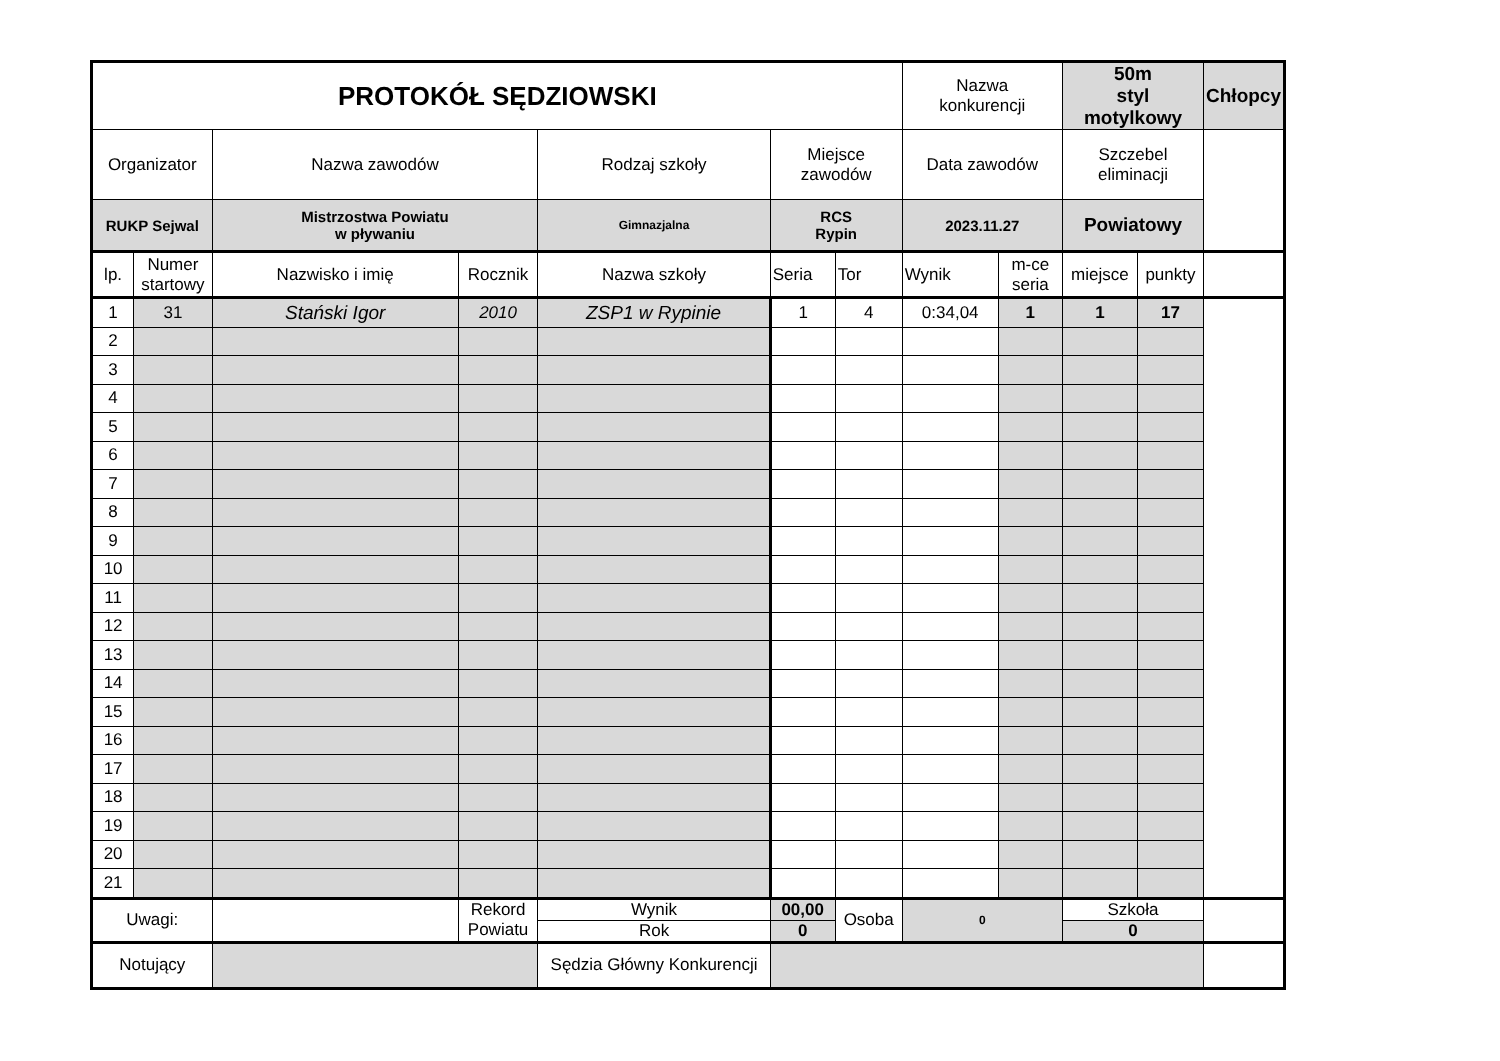| PROTOKÓŁ SĘDZIOWSKI | | | | | | | Nazwa konkurencji | | 50m styl motylkowy | | Chłopcy |
| Organizator | | Nazwa zawodów | | Rodzaj szkoły | Miejsce zawodów | | Data zawodów | | Szczebel eliminacji | | |
| RUKP Sejwal | | Mistrzostwa Powiatu w pływaniu | | Gimnazjalna | RCS Rypin | | 2023.11.27 | | Powiatowy | | |
| lp. | Numer startowy | Nazwisko i imię | Rocznik | Nazwa szkoły | Seria | Tor | Wynik | m-ce seria | miejsce | punkty | |
| 1 | 31 | Stański Igor | 2010 | ZSP1 w Rypinie | 1 | 4 | 0:34,04 | 1 | 1 | 17 | |
| 2 | | | | | | | | | | | |
| 3 | | | | | | | | | | | |
| 4 | | | | | | | | | | | |
| 5 | | | | | | | | | | | |
| 6 | | | | | | | | | | | |
| 7 | | | | | | | | | | | |
| 8 | | | | | | | | | | | |
| 9 | | | | | | | | | | | |
| 10 | | | | | | | | | | | |
| 11 | | | | | | | | | | | |
| 12 | | | | | | | | | | | |
| 13 | | | | | | | | | | | |
| 14 | | | | | | | | | | | |
| 15 | | | | | | | | | | | |
| 16 | | | | | | | | | | | |
| 17 | | | | | | | | | | | |
| 18 | | | | | | | | | | | |
| 19 | | | | | | | | | | | |
| 20 | | | | | | | | | | | |
| 21 | | | | | | | | | | | |
| Uwagi: | | | Rekord Powiatu | Wynik | 00,00 | Osoba | 0 | | Szkoła | | |
| | | | | Rok | 0 | | | | 0 | | |
| Notujący | | | | Sędzia Główny Konkurencji | | | | | | | |